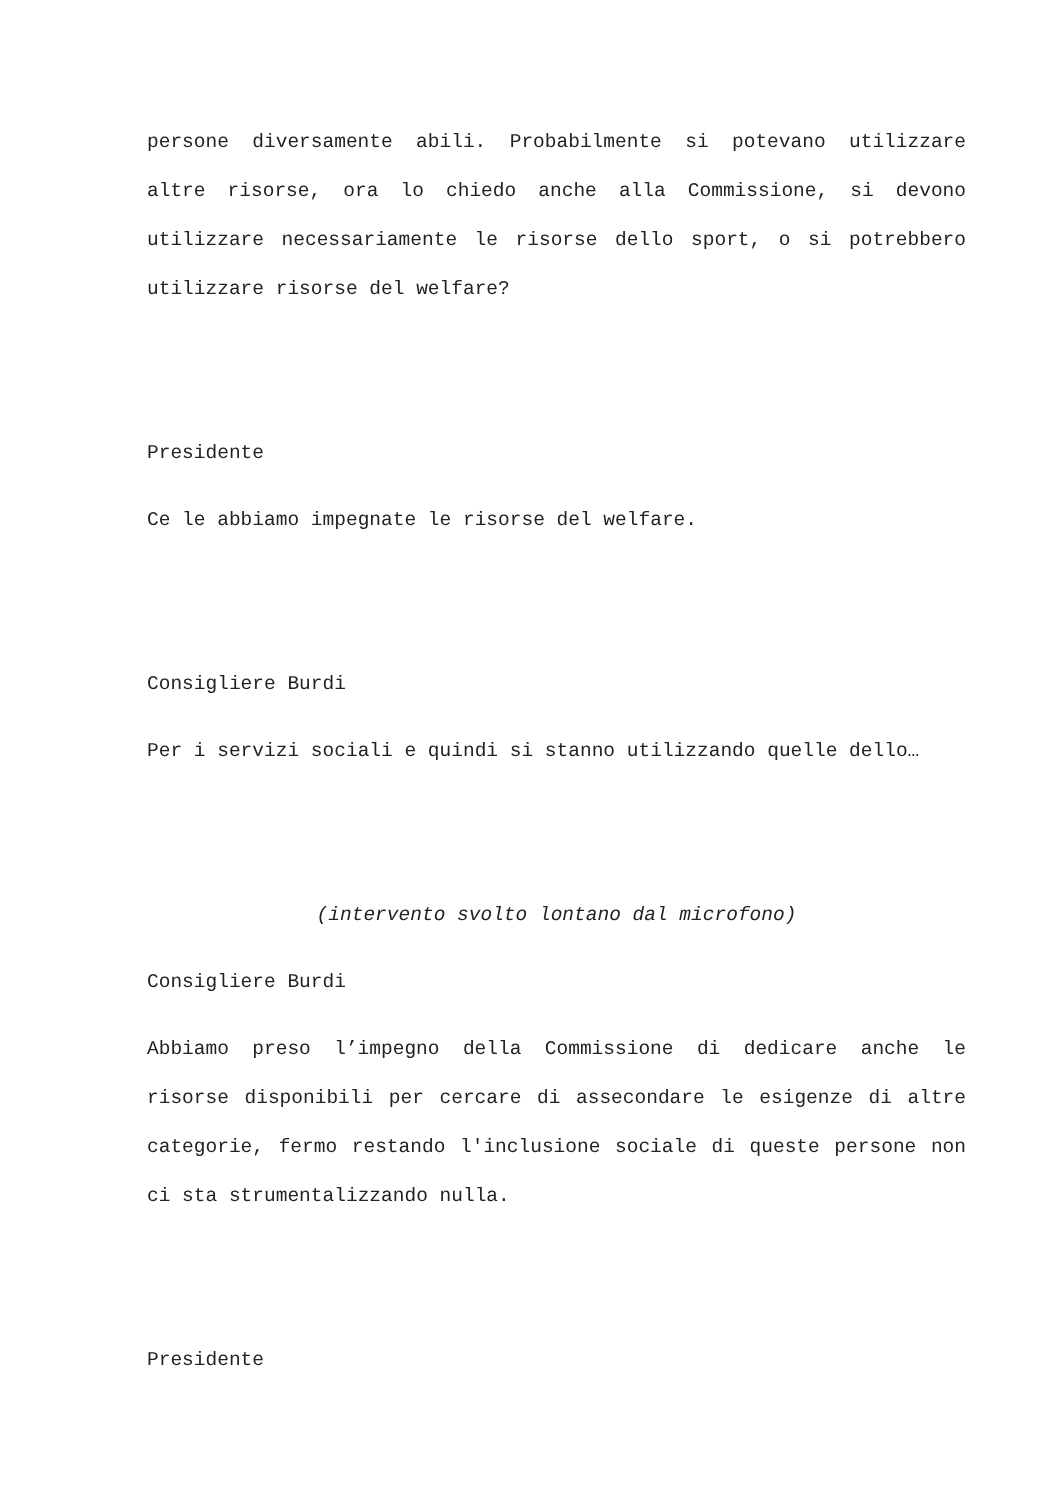persone diversamente abili. Probabilmente si potevano utilizzare altre risorse, ora lo chiedo anche alla Commissione, si devono utilizzare necessariamente le risorse dello sport, o si potrebbero utilizzare risorse del welfare?
Presidente
Ce le abbiamo impegnate le risorse del welfare.
Consigliere Burdi
Per i servizi sociali e quindi si stanno utilizzando quelle dello…
(intervento svolto lontano dal microfono)
Consigliere Burdi
Abbiamo preso l’impegno della Commissione di dedicare anche le risorse disponibili per cercare di assecondare le esigenze di altre categorie, fermo restando l'inclusione sociale di queste persone non ci sta strumentalizzando nulla.
Presidente